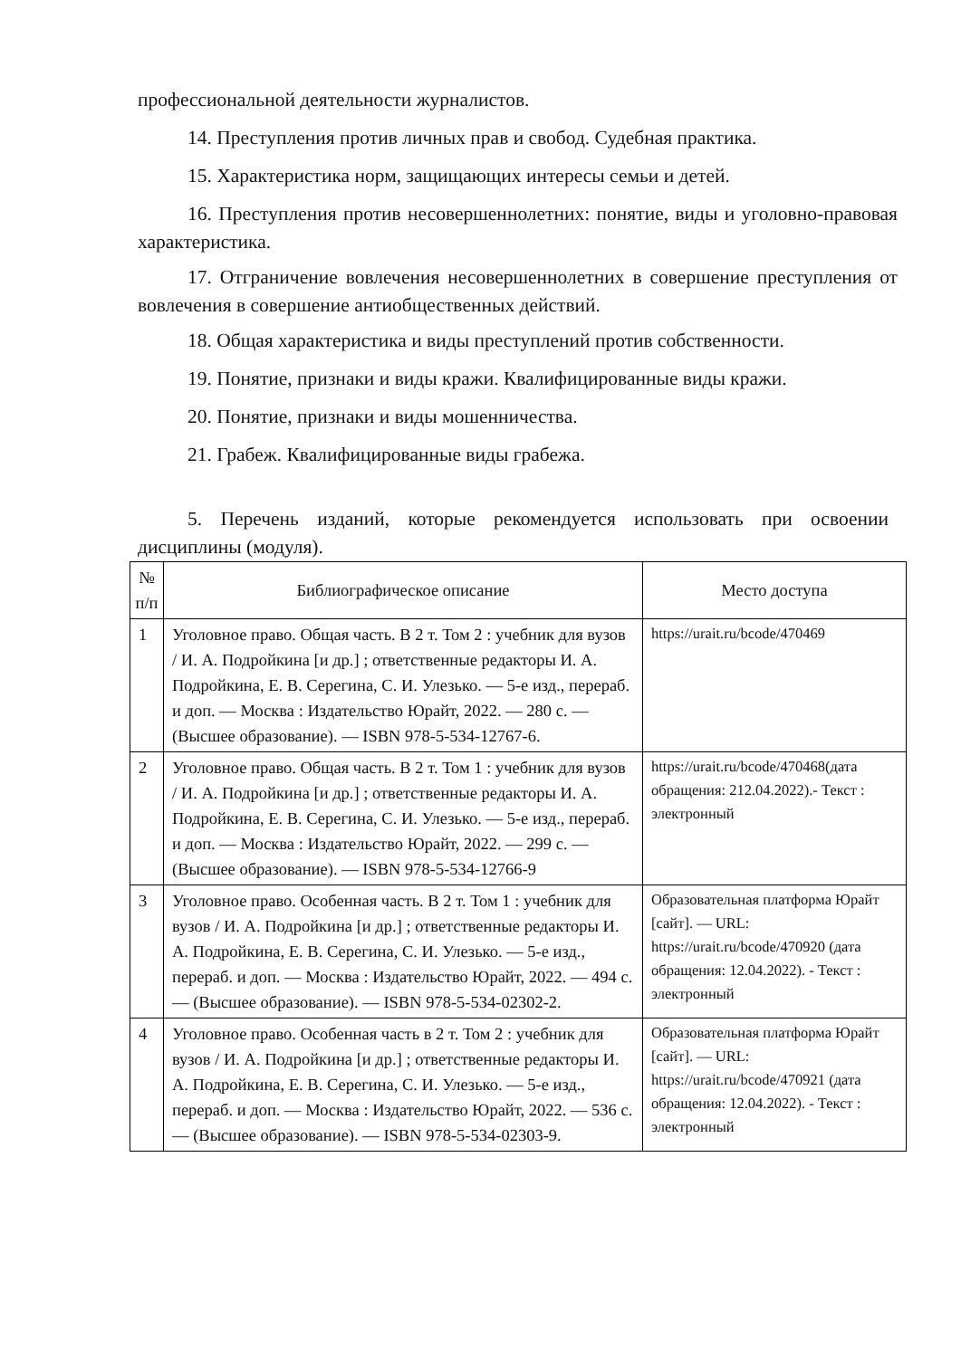профессиональной деятельности журналистов.
14. Преступления против личных прав и свобод. Судебная практика.
15. Характеристика норм, защищающих интересы семьи и детей.
16. Преступления против несовершеннолетних: понятие, виды и уголовно-правовая характеристика.
17. Отграничение вовлечения несовершеннолетних в совершение преступления от вовлечения в совершение антиобщественных действий.
18. Общая характеристика и виды преступлений против собственности.
19. Понятие, признаки и виды кражи. Квалифицированные виды кражи.
20. Понятие, признаки и виды мошенничества.
21. Грабеж. Квалифицированные виды грабежа.
5. Перечень изданий, которые рекомендуется использовать при освоении дисциплины (модуля).
| № п/п | Библиографическое описание | Место доступа |
| --- | --- | --- |
| 1 | Уголовное право. Общая часть. В 2 т. Том 2 : учебник для вузов / И. А. Подройкина [и др.] ; ответственные редакторы И. А. Подройкина, Е. В. Серегина, С. И. Улезько. — 5-е изд., перераб. и доп. — Москва : Издательство Юрайт, 2022. — 280 с. — (Высшее образование). — ISBN 978-5-534-12767-6. | https://urait.ru/bcode/470469 |
| 2 | Уголовное право. Общая часть. В 2 т. Том 1 : учебник для вузов / И. А. Подройкина [и др.] ; ответственные редакторы И. А. Подройкина, Е. В. Серегина, С. И. Улезько. — 5-е изд., перераб. и доп. — Москва : Издательство Юрайт, 2022. — 299 с. — (Высшее образование). — ISBN 978-5-534-12766-9 | https://urait.ru/bcode/470468(дата обращения: 212.04.2022).- Текст : электронный |
| 3 | Уголовное право. Особенная часть. В 2 т. Том 1 : учебник для вузов / И. А. Подройкина [и др.] ; ответственные редакторы И. А. Подройкина, Е. В. Серегина, С. И. Улезько. — 5-е изд., перераб. и доп. — Москва : Издательство Юрайт, 2022. — 494 с. — (Высшее образование). — ISBN 978-5-534-02302-2. | Образовательная платформа Юрайт [сайт]. — URL: https://urait.ru/bcode/470920 (дата обращения: 12.04.2022). - Текст : электронный |
| 4 | Уголовное право. Особенная часть в 2 т. Том 2 : учебник для вузов / И. А. Подройкина [и др.] ; ответственные редакторы И. А. Подройкина, Е. В. Серегина, С. И. Улезько. — 5-е изд., перераб. и доп. — Москва : Издательство Юрайт, 2022. — 536 с. — (Высшее образование). — ISBN 978-5-534-02303-9. | Образовательная платформа Юрайт [сайт]. — URL: https://urait.ru/bcode/470921 (дата обращения: 12.04.2022). - Текст : электронный |